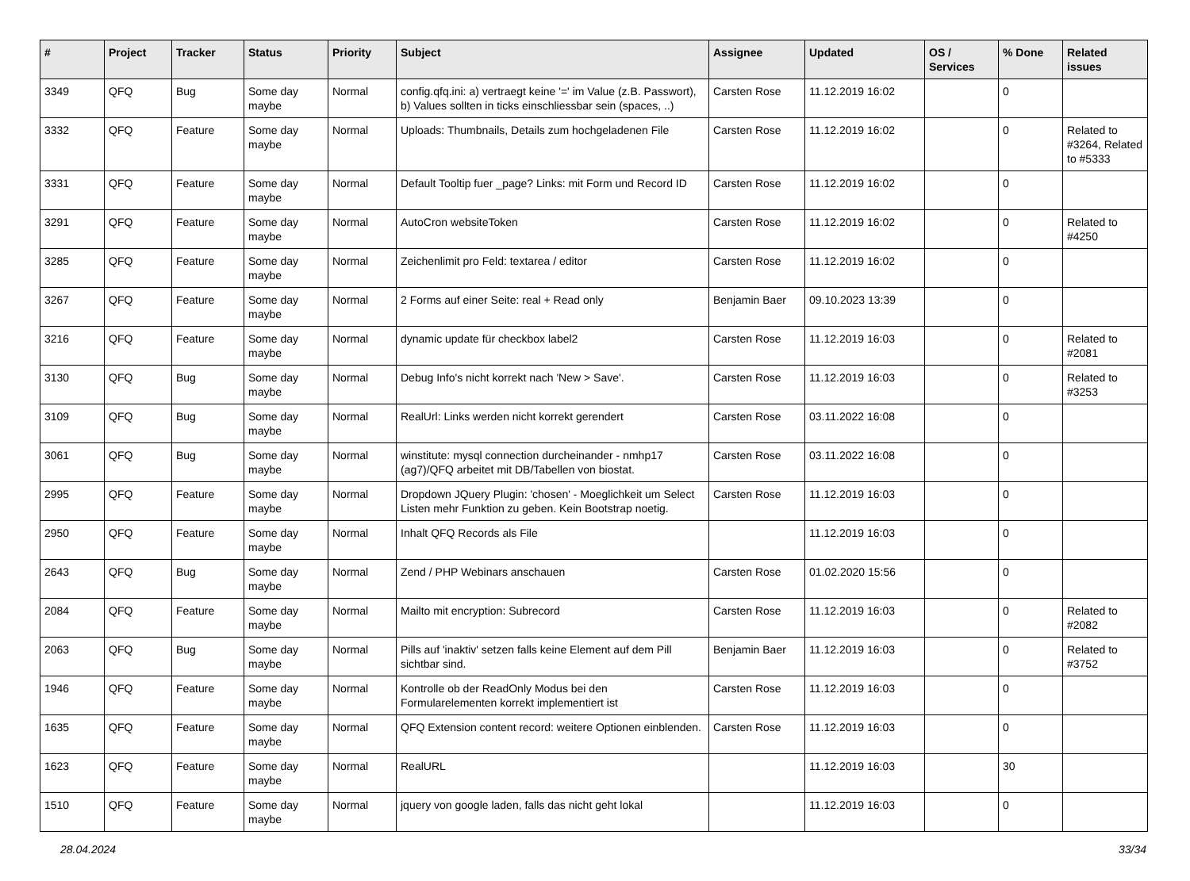| # | Project | Tracker | Status | Priority | Subject | Assignee | Updated | OS / Services | % Done | Related issues |
| --- | --- | --- | --- | --- | --- | --- | --- | --- | --- | --- |
| 3349 | QFQ | Bug | Some day maybe | Normal | config.qfq.ini: a) vertraegt keine '=' im Value (z.B. Passwort), b) Values sollten in ticks einschliessbar sein (spaces, ..) | Carsten Rose | 11.12.2019 16:02 | | 0 | |
| 3332 | QFQ | Feature | Some day maybe | Normal | Uploads: Thumbnails, Details zum hochgeladenen File | Carsten Rose | 11.12.2019 16:02 | | 0 | Related to #3264, Related to #5333 |
| 3331 | QFQ | Feature | Some day maybe | Normal | Default Tooltip fuer _page? Links: mit Form und Record ID | Carsten Rose | 11.12.2019 16:02 | | 0 | |
| 3291 | QFQ | Feature | Some day maybe | Normal | AutoCron websiteToken | Carsten Rose | 11.12.2019 16:02 | | 0 | Related to #4250 |
| 3285 | QFQ | Feature | Some day maybe | Normal | Zeichenlimit pro Feld: textarea / editor | Carsten Rose | 11.12.2019 16:02 | | 0 | |
| 3267 | QFQ | Feature | Some day maybe | Normal | 2 Forms auf einer Seite: real + Read only | Benjamin Baer | 09.10.2023 13:39 | | 0 | |
| 3216 | QFQ | Feature | Some day maybe | Normal | dynamic update für checkbox label2 | Carsten Rose | 11.12.2019 16:03 | | 0 | Related to #2081 |
| 3130 | QFQ | Bug | Some day maybe | Normal | Debug Info's nicht korrekt nach 'New > Save'. | Carsten Rose | 11.12.2019 16:03 | | 0 | Related to #3253 |
| 3109 | QFQ | Bug | Some day maybe | Normal | RealUrl: Links werden nicht korrekt gerendert | Carsten Rose | 03.11.2022 16:08 | | 0 | |
| 3061 | QFQ | Bug | Some day maybe | Normal | winstitute: mysql connection durcheinander - nmhp17 (ag7)/QFQ arbeitet mit DB/Tabellen von biostat. | Carsten Rose | 03.11.2022 16:08 | | 0 | |
| 2995 | QFQ | Feature | Some day maybe | Normal | Dropdown JQuery Plugin: 'chosen' - Moeglichkeit um Select Listen mehr Funktion zu geben. Kein Bootstrap noetig. | Carsten Rose | 11.12.2019 16:03 | | 0 | |
| 2950 | QFQ | Feature | Some day maybe | Normal | Inhalt QFQ Records als File | | 11.12.2019 16:03 | | 0 | |
| 2643 | QFQ | Bug | Some day maybe | Normal | Zend / PHP Webinars anschauen | Carsten Rose | 01.02.2020 15:56 | | 0 | |
| 2084 | QFQ | Feature | Some day maybe | Normal | Mailto mit encryption: Subrecord | Carsten Rose | 11.12.2019 16:03 | | 0 | Related to #2082 |
| 2063 | QFQ | Bug | Some day maybe | Normal | Pills auf 'inaktiv' setzen falls keine Element auf dem Pill sichtbar sind. | Benjamin Baer | 11.12.2019 16:03 | | 0 | Related to #3752 |
| 1946 | QFQ | Feature | Some day maybe | Normal | Kontrolle ob der ReadOnly Modus bei den Formularelementen korrekt implementiert ist | Carsten Rose | 11.12.2019 16:03 | | 0 | |
| 1635 | QFQ | Feature | Some day maybe | Normal | QFQ Extension content record: weitere Optionen einblenden. | Carsten Rose | 11.12.2019 16:03 | | 0 | |
| 1623 | QFQ | Feature | Some day maybe | Normal | RealURL | | 11.12.2019 16:03 | | 30 | |
| 1510 | QFQ | Feature | Some day maybe | Normal | jquery von google laden, falls das nicht geht lokal | | 11.12.2019 16:03 | | 0 | |
28.04.2024 33/34